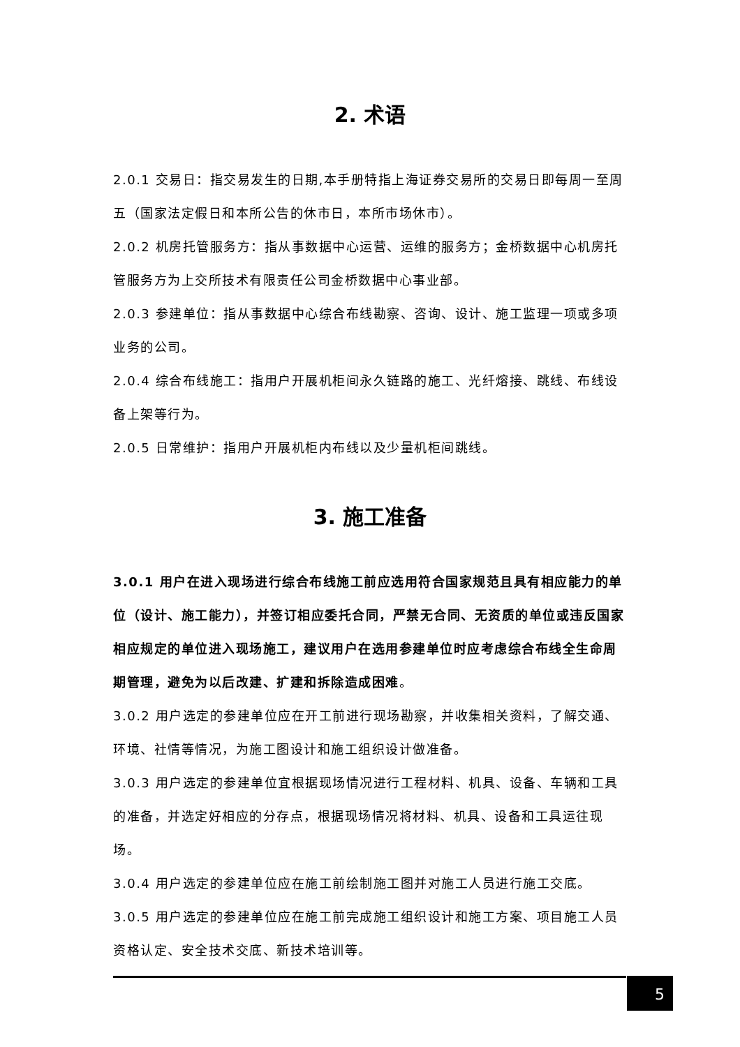2. 术语
2.0.1 交易日：指交易发生的日期,本手册特指上海证券交易所的交易日即每周一至周五（国家法定假日和本所公告的休市日，本所市场休市）。
2.0.2 机房托管服务方：指从事数据中心运营、运维的服务方；金桥数据中心机房托管服务方为上交所技术有限责任公司金桥数据中心事业部。
2.0.3 参建单位：指从事数据中心综合布线勘察、咨询、设计、施工监理一项或多项业务的公司。
2.0.4 综合布线施工：指用户开展机柜间永久链路的施工、光纤熔接、跳线、布线设备上架等行为。
2.0.5 日常维护：指用户开展机柜内布线以及少量机柜间跳线。
3. 施工准备
3.0.1 用户在进入现场进行综合布线施工前应选用符合国家规范且具有相应能力的单位（设计、施工能力），并签订相应委托合同，严禁无合同、无资质的单位或违反国家相应规定的单位进入现场施工，建议用户在选用参建单位时应考虑综合布线全生命周期管理，避免为以后改建、扩建和拆除造成困难。
3.0.2 用户选定的参建单位应在开工前进行现场勘察，并收集相关资料，了解交通、环境、社情等情况，为施工图设计和施工组织设计做准备。
3.0.3 用户选定的参建单位宜根据现场情况进行工程材料、机具、设备、车辆和工具的准备，并选定好相应的分存点，根据现场情况将材料、机具、设备和工具运往现场。
3.0.4 用户选定的参建单位应在施工前绘制施工图并对施工人员进行施工交底。
3.0.5 用户选定的参建单位应在施工前完成施工组织设计和施工方案、项目施工人员资格认定、安全技术交底、新技术培训等。
5